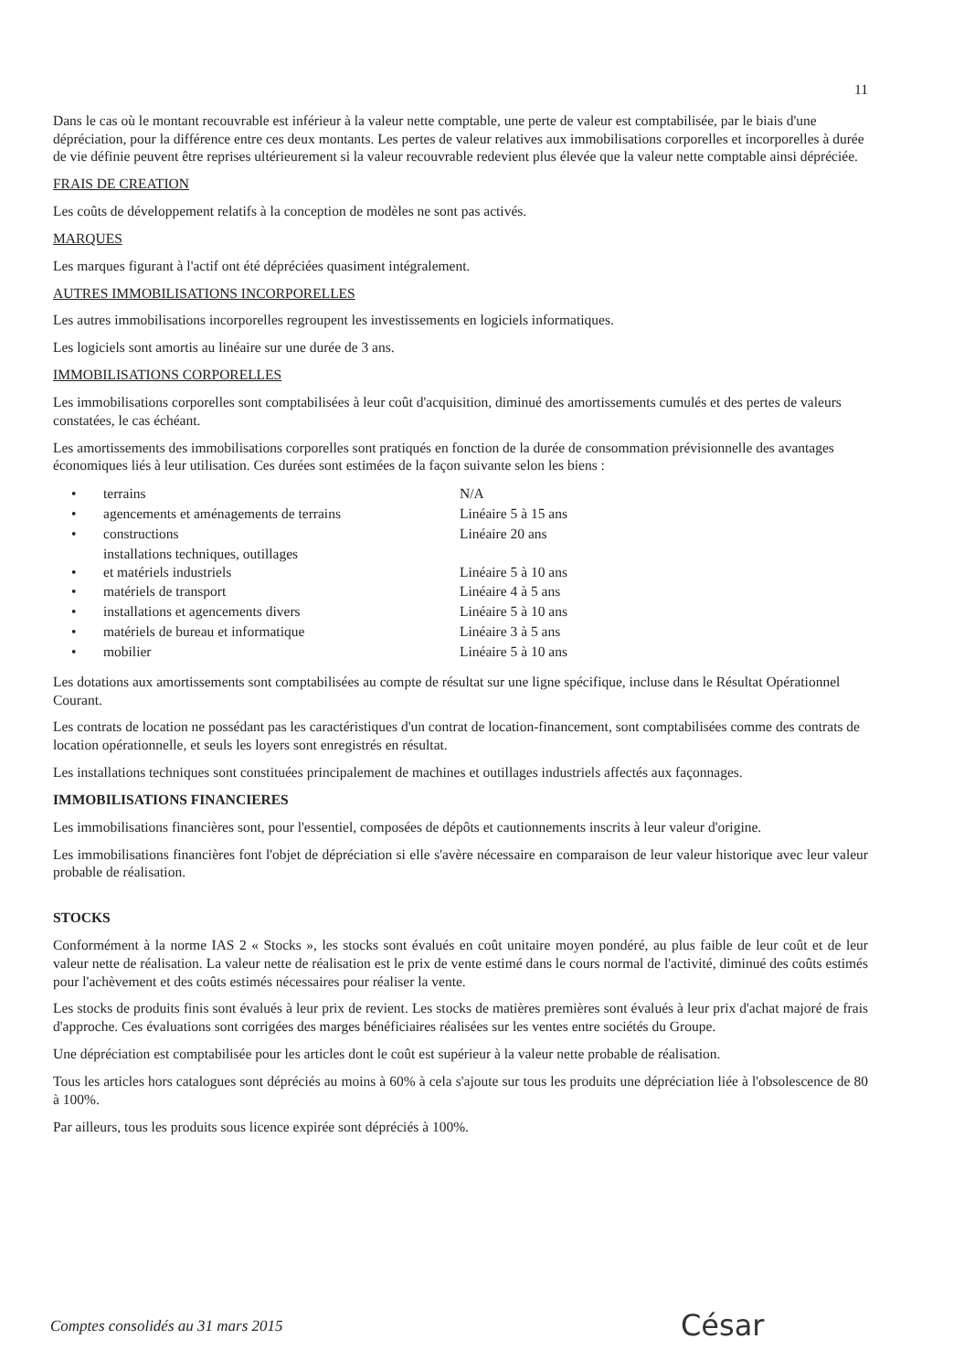11
Dans le cas où le montant recouvrable est inférieur à la valeur nette comptable, une perte de valeur est comptabilisée, par le biais d'une dépréciation, pour la différence entre ces deux montants. Les pertes de valeur relatives aux immobilisations corporelles et incorporelles à durée de vie définie peuvent être reprises ultérieurement si la valeur recouvrable redevient plus élevée que la valeur nette comptable ainsi dépréciée.
FRAIS DE CREATION
Les coûts de développement relatifs à la conception de modèles ne sont pas activés.
MARQUES
Les marques figurant à l'actif ont été dépréciées quasiment intégralement.
AUTRES IMMOBILISATIONS INCORPORELLES
Les autres immobilisations incorporelles regroupent les investissements en logiciels informatiques.
Les logiciels sont amortis au linéaire sur une durée de 3 ans.
IMMOBILISATIONS CORPORELLES
Les immobilisations corporelles sont comptabilisées à leur coût d'acquisition, diminué des amortissements cumulés et des pertes de valeurs constatées, le cas échéant.
Les amortissements des immobilisations corporelles sont pratiqués en fonction de la durée de consommation prévisionnelle des avantages économiques liés à leur utilisation. Ces durées sont estimées de la façon suivante selon les biens :
| • | terrains | N/A |
| • | agencements et aménagements de terrains | Linéaire 5 à 15 ans |
| • | constructions | Linéaire 20 ans |
| • | installations techniques, outillages et matériels industriels | Linéaire 5 à 10 ans |
| • | matériels de transport | Linéaire 4 à 5 ans |
| • | installations et agencements divers | Linéaire 5 à 10 ans |
| • | matériels de bureau et informatique | Linéaire 3 à 5 ans |
| • | mobilier | Linéaire 5 à 10 ans |
Les dotations aux amortissements sont comptabilisées au compte de résultat sur une ligne spécifique, incluse dans le Résultat Opérationnel Courant.
Les contrats de location ne possédant pas les caractéristiques d'un contrat de location-financement, sont comptabilisées comme des contrats de location opérationnelle, et seuls les loyers sont enregistrés en résultat.
Les installations techniques sont constituées principalement de machines et outillages industriels affectés aux façonnages.
IMMOBILISATIONS FINANCIERES
Les immobilisations financières sont, pour l'essentiel, composées de dépôts et cautionnements inscrits à leur valeur d'origine.
Les immobilisations financières font l'objet de dépréciation si elle s'avère nécessaire en comparaison de leur valeur historique avec leur valeur probable de réalisation.
STOCKS
Conformément à la norme IAS 2 « Stocks », les stocks sont évalués en coût unitaire moyen pondéré, au plus faible de leur coût et de leur valeur nette de réalisation. La valeur nette de réalisation est le prix de vente estimé dans le cours normal de l'activité, diminué des coûts estimés pour l'achèvement et des coûts estimés nécessaires pour réaliser la vente.
Les stocks de produits finis sont évalués à leur prix de revient. Les stocks de matières premières sont évalués à leur prix d'achat majoré de frais d'approche. Ces évaluations sont corrigées des marges bénéficiaires réalisées sur les ventes entre sociétés du Groupe.
Une dépréciation est comptabilisée pour les articles dont le coût est supérieur à la valeur nette probable de réalisation.
Tous les articles hors catalogues sont dépréciés au moins à 60% à cela s'ajoute sur tous les produits une dépréciation liée à l'obsolescence de 80 à 100%.
Par ailleurs, tous les produits sous licence expirée sont dépréciés à 100%.
Comptes consolidés au 31 mars 2015
César